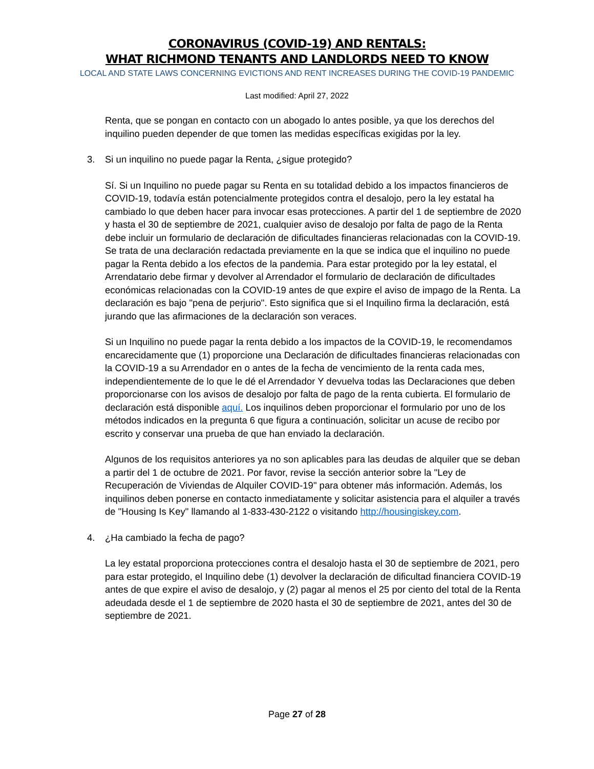CORONAVIRUS (COVID-19) AND RENTALS:
WHAT RICHMOND TENANTS AND LANDLORDS NEED TO KNOW
LOCAL AND STATE LAWS CONCERNING EVICTIONS AND RENT INCREASES DURING THE COVID-19 PANDEMIC
Last modified: April 27, 2022
Renta, que se pongan en contacto con un abogado lo antes posible, ya que los derechos del inquilino pueden depender de que tomen las medidas específicas exigidas por la ley.
3. Si un inquilino no puede pagar la Renta, ¿sigue protegido?
Sí. Si un Inquilino no puede pagar su Renta en su totalidad debido a los impactos financieros de COVID-19, todavía están potencialmente protegidos contra el desalojo, pero la ley estatal ha cambiado lo que deben hacer para invocar esas protecciones. A partir del 1 de septiembre de 2020 y hasta el 30 de septiembre de 2021, cualquier aviso de desalojo por falta de pago de la Renta debe incluir un formulario de declaración de dificultades financieras relacionadas con la COVID-19. Se trata de una declaración redactada previamente en la que se indica que el inquilino no puede pagar la Renta debido a los efectos de la pandemia. Para estar protegido por la ley estatal, el Arrendatario debe firmar y devolver al Arrendador el formulario de declaración de dificultades económicas relacionadas con la COVID-19 antes de que expire el aviso de impago de la Renta. La declaración es bajo "pena de perjurio". Esto significa que si el Inquilino firma la declaración, está jurando que las afirmaciones de la declaración son veraces.
Si un Inquilino no puede pagar la renta debido a los impactos de la COVID-19, le recomendamos encarecidamente que (1) proporcione una Declaración de dificultades financieras relacionadas con la COVID-19 a su Arrendador en o antes de la fecha de vencimiento de la renta cada mes, independientemente de lo que le dé el Arrendador Y devuelva todas las Declaraciones que deben proporcionarse con los avisos de desalojo por falta de pago de la renta cubierta. El formulario de declaración está disponible aquí. Los inquilinos deben proporcionar el formulario por uno de los métodos indicados en la pregunta 6 que figura a continuación, solicitar un acuse de recibo por escrito y conservar una prueba de que han enviado la declaración.
Algunos de los requisitos anteriores ya no son aplicables para las deudas de alquiler que se deban a partir del 1 de octubre de 2021. Por favor, revise la sección anterior sobre la "Ley de Recuperación de Viviendas de Alquiler COVID-19" para obtener más información. Además, los inquilinos deben ponerse en contacto inmediatamente y solicitar asistencia para el alquiler a través de "Housing Is Key" llamando al 1-833-430-2122 o visitando http://housingiskey.com.
4. ¿Ha cambiado la fecha de pago?
La ley estatal proporciona protecciones contra el desalojo hasta el 30 de septiembre de 2021, pero para estar protegido, el Inquilino debe (1) devolver la declaración de dificultad financiera COVID-19 antes de que expire el aviso de desalojo, y (2) pagar al menos el 25 por ciento del total de la Renta adeudada desde el 1 de septiembre de 2020 hasta el 30 de septiembre de 2021, antes del 30 de septiembre de 2021.
Page 27 of 28